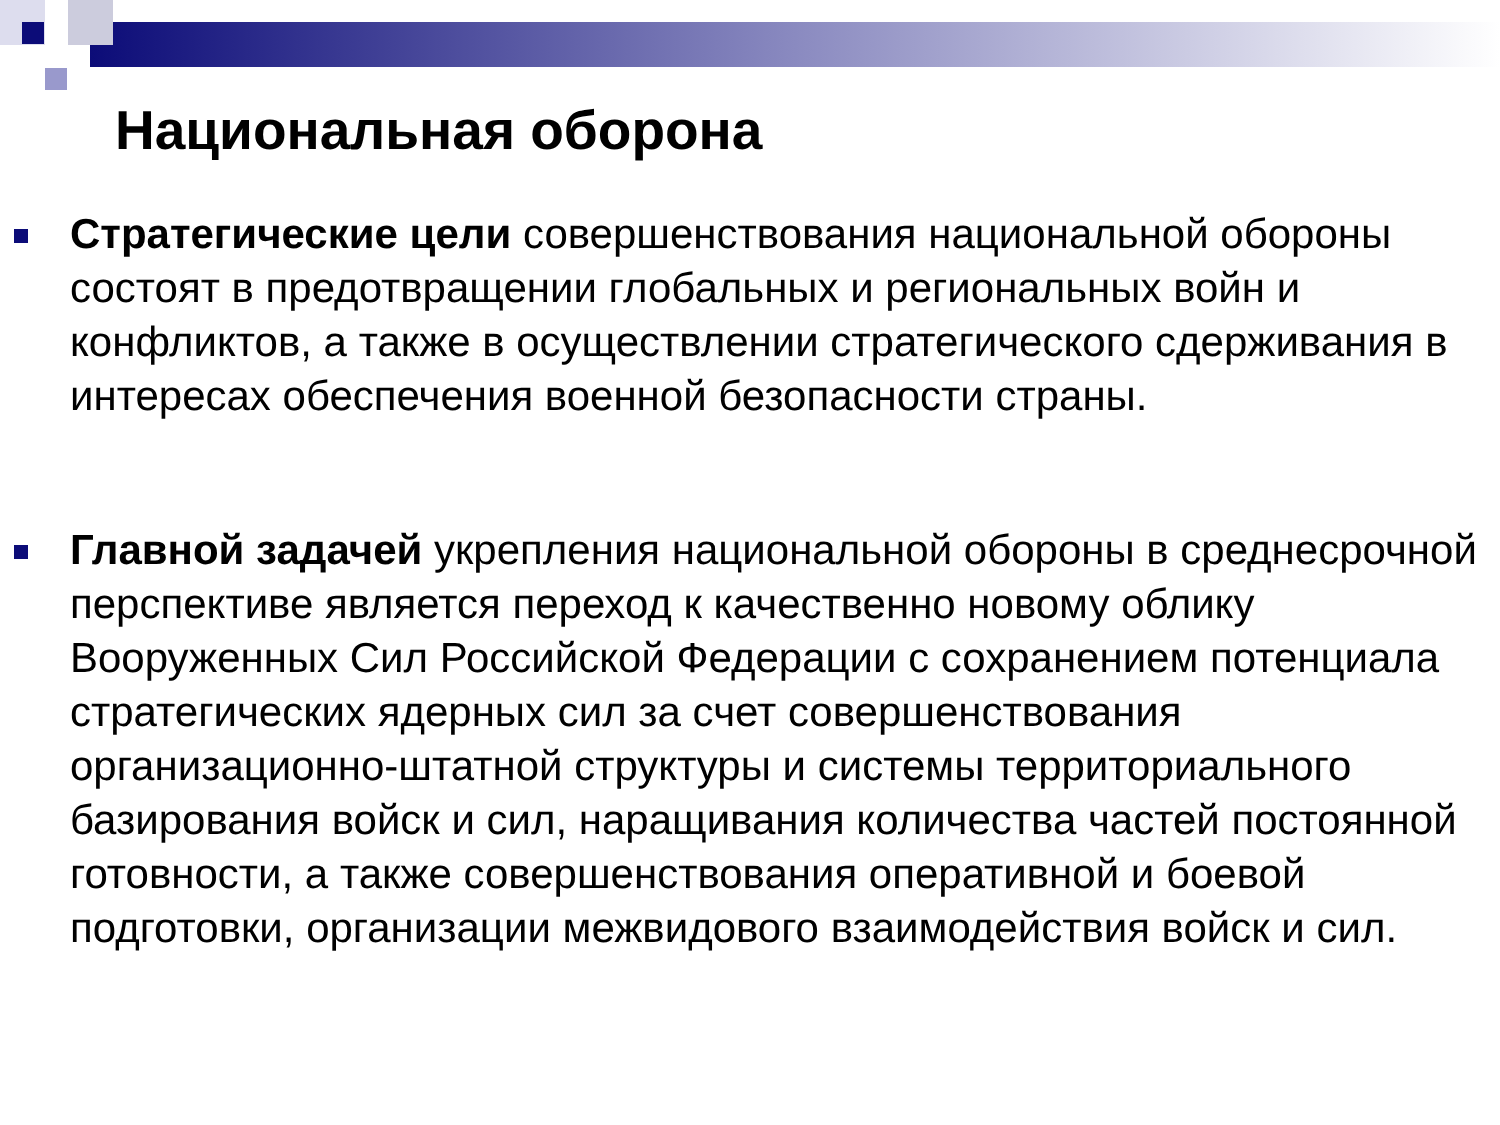Национальная оборона
Стратегические цели совершенствования национальной обороны состоят в предотвращении глобальных и региональных войн и конфликтов, а также в осуществлении стратегического сдерживания в интересах обеспечения военной безопасности страны.
Главной задачей укрепления национальной обороны в среднесрочной перспективе является переход к качественно новому облику Вооруженных Сил Российской Федерации с сохранением потенциала стратегических ядерных сил за счет совершенствования организационно-штатной структуры и системы территориального базирования войск и сил, наращивания количества частей постоянной готовности, а также совершенствования оперативной и боевой подготовки, организации межвидового взаимодействия войск и сил.